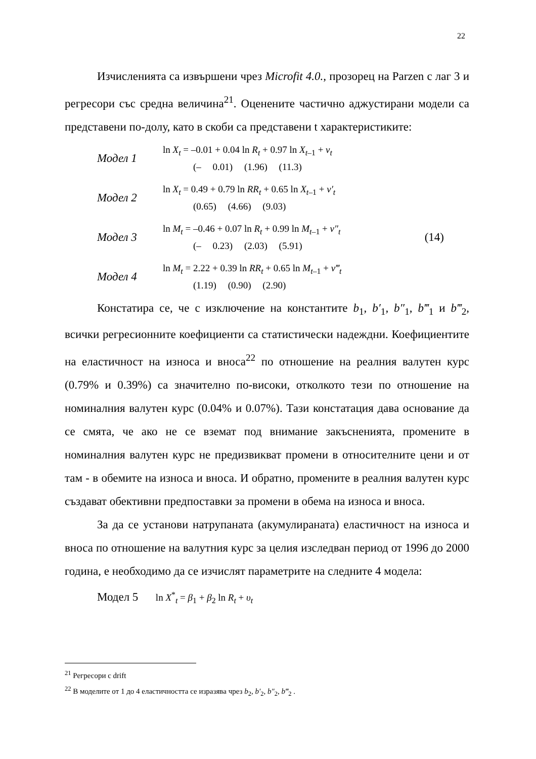22
Изчисленията са извършени чрез Microfit 4.0., прозорец на Parzen с лаг 3 и регресори със средна величина<sup>21</sup>. Оценените частично аджустирани модели са представени по-долу, като в скоби са представени t характеристиките:
Модел 1
ln X<sub>t</sub> = –0.01 + 0.04 ln R<sub>t</sub> + 0.97 ln X<sub>t–1</sub> + v<sub>t</sub>
(– 0.01) (1.96) (11.3)
Модел 2
ln X<sub>t</sub> = 0.49 + 0.79 ln RR<sub>t</sub> + 0.65 ln X<sub>t–1</sub> + v′<sub>t</sub>
(0.65) (4.66) (9.03)
Модел 3
ln M<sub>t</sub> = –0.46 + 0.07 ln R<sub>t</sub> + 0.99 ln M<sub>t–1</sub> + v″<sub>t</sub>
(– 0.23) (2.03) (5.91)
(14)
Модел 4
ln M<sub>t</sub> = 2.22 + 0.39 ln RR<sub>t</sub> + 0.65 ln M<sub>t–1</sub> + v‴<sub>t</sub>
(1.19) (0.90) (2.90)
Констатира се, че с изключение на константите b<sub>1</sub>, b′<sub>1</sub>, b″<sub>1</sub>, b‴<sub>1</sub> и b‴<sub>2</sub>, всички регресионните коефициенти са статистически надеждни. Коефициентите на еластичност на износа и вноса<sup>22</sup> по отношение на реалния валутен курс (0.79% и 0.39%) са значително по-високи, отколкото тези по отношение на номиналния валутен курс (0.04% и 0.07%). Тази констатация дава основание да се смята, че ако не се вземат под внимание закъсненията, промените в номиналния валутен курс не предизвикват промени в относителните цени и от там - в обемите на износа и вноса. И обратно, промените в реалния валутен курс създават обективни предпоставки за промени в обема на износа и вноса.
За да се установи натрупаната (акумулираната) еластичност на износа и вноса по отношение на валутния курс за целия изследван период от 1996 до 2000 година, е необходимо да се изчислят параметрите на следните 4 модела:
Модел 5 ln X<sup>*</sup><sub>t</sub> = β<sub>1</sub> + β<sub>2</sub> ln R<sub>t</sub> + υ<sub>t</sub>
<sup>21</sup> Регресори с drift
<sup>22</sup> В моделите от 1 до 4 еластичността се изразява чрез b<sub>2</sub>, b′<sub>2</sub>, b″<sub>2</sub>, b‴<sub>2</sub> .